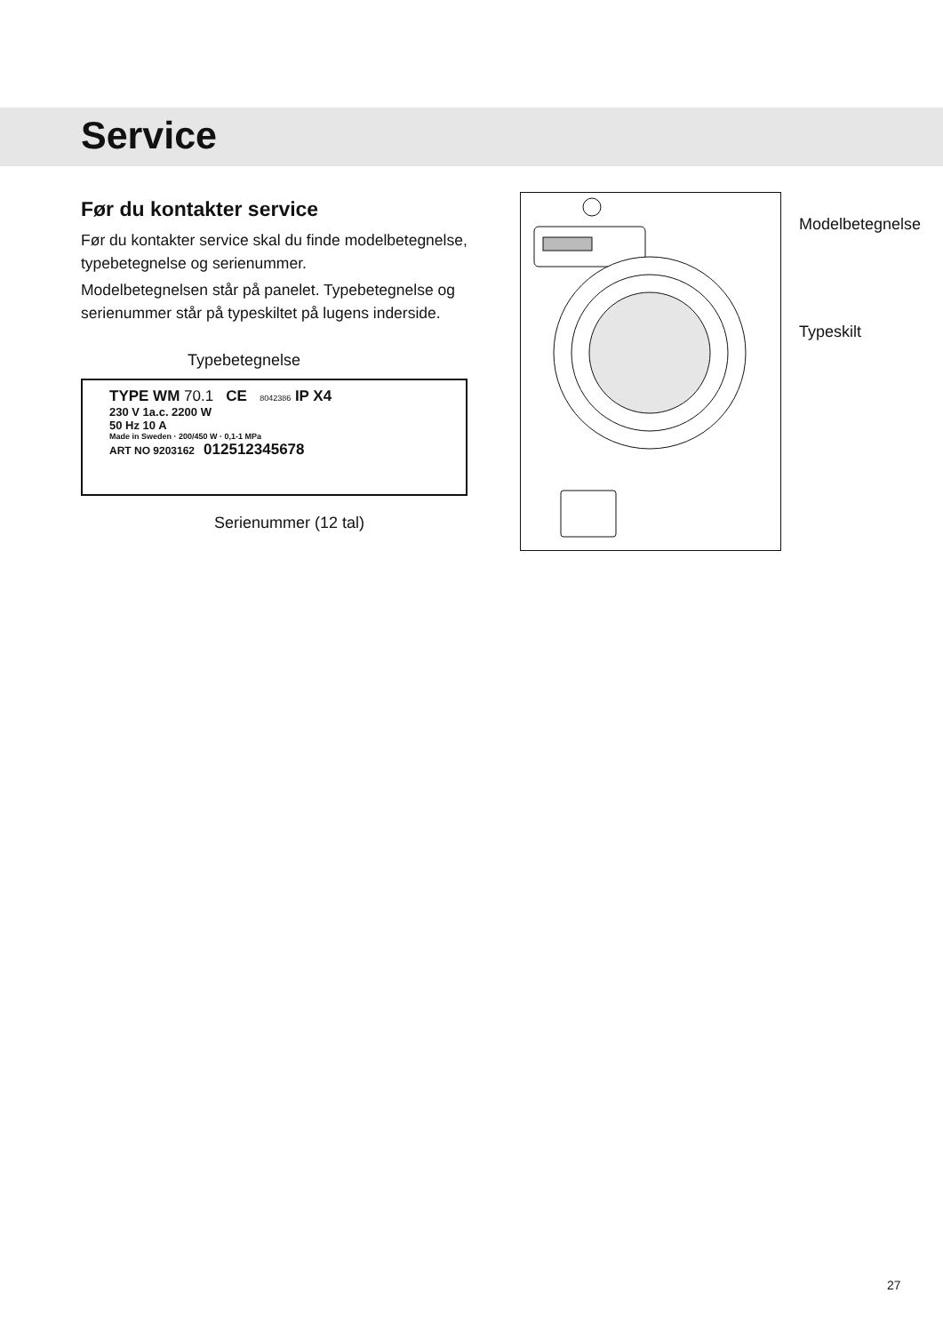Service
Før du kontakter service
Før du kontakter service skal du finde modelbetegnelse, typebetegnelse og serienummer.
Modelbetegnelsen står på panelet. Typebetegnelse og serienummer står på typeskiltet på lugens inderside.
Typebetegnelse
TYPE WM 70.1 CE 8042386 IP X4
230 V 1a.c. 2200 W
50 Hz 10 A
Made in Sweden · 200/450 W · 0,1-1 MPa
ART NO 9203162 012512345678
Serienummer (12 tal)
Modelbetegnelse
Typeskilt
27